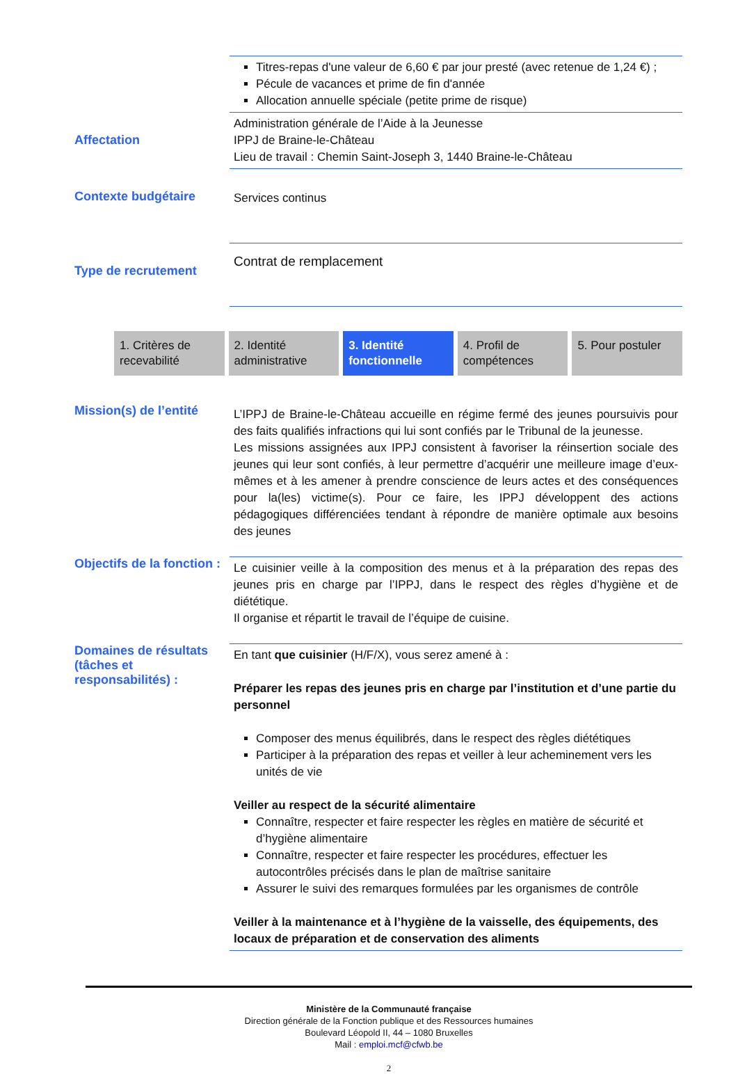Titres-repas d'une valeur de 6,60 € par jour presté (avec retenue de 1,24 €) ;
Pécule de vacances et prime de fin d'année
Allocation annuelle spéciale (petite prime de risque)
Affectation
Administration générale de l’Aide à la Jeunesse
IPPJ de Braine-le-Château
Lieu de travail : Chemin Saint-Joseph 3, 1440 Braine-le-Château
Contexte budgétaire
Services continus
Type de recrutement
Contrat de remplacement
1. Critères de recevabilité 2. Identité administrative 3. Identité fonctionnelle 4. Profil de compétences 5. Pour postuler
Mission(s) de l’entité
L’IPPJ de Braine-le-Château accueille en régime fermé des jeunes poursuivis pour des faits qualifiés infractions qui lui sont confiés par le Tribunal de la jeunesse.
Les missions assignées aux IPPJ consistent à favoriser la réinsertion sociale des jeunes qui leur sont confiés, à leur permettre d’acquérir une meilleure image d’eux-mêmes et à les amener à prendre conscience de leurs actes et des conséquences pour la(les) victime(s). Pour ce faire, les IPPJ développent des actions pédagogiques différenciées tendant à répondre de manière optimale aux besoins des jeunes
Objectifs de la fonction :
Le cuisinier veille à la composition des menus et à la préparation des repas des jeunes pris en charge par l’IPPJ, dans le respect des règles d’hygiène et de diététique.
Il organise et répartit le travail de l’équipe de cuisine.
Domaines de résultats (tâches et responsabilités) :
En tant que cuisinier (H/F/X), vous serez amené à :
Préparer les repas des jeunes pris en charge par l’institution et d’une partie du personnel
Composer des menus équilibrés, dans le respect des règles diététiques
Participer à la préparation des repas et veiller à leur acheminement vers les unités de vie
Veiller au respect de la sécurité alimentaire
Connaître, respecter et faire respecter les règles en matière de sécurité et d’hygiène alimentaire
Connaître, respecter et faire respecter les procédures, effectuer les autocontrôles précisés dans le plan de maîtrise sanitaire
Assurer le suivi des remarques formulées par les organismes de contrôle
Veiller à la maintenance et à l’hygiène de la vaisselle, des équipements, des locaux de préparation et de conservation des aliments
Ministère de la Communauté française
Direction générale de la Fonction publique et des Ressources humaines
Boulevard Léopold II, 44 – 1080 Bruxelles
Mail : emploi.mcf@cfwb.be
2